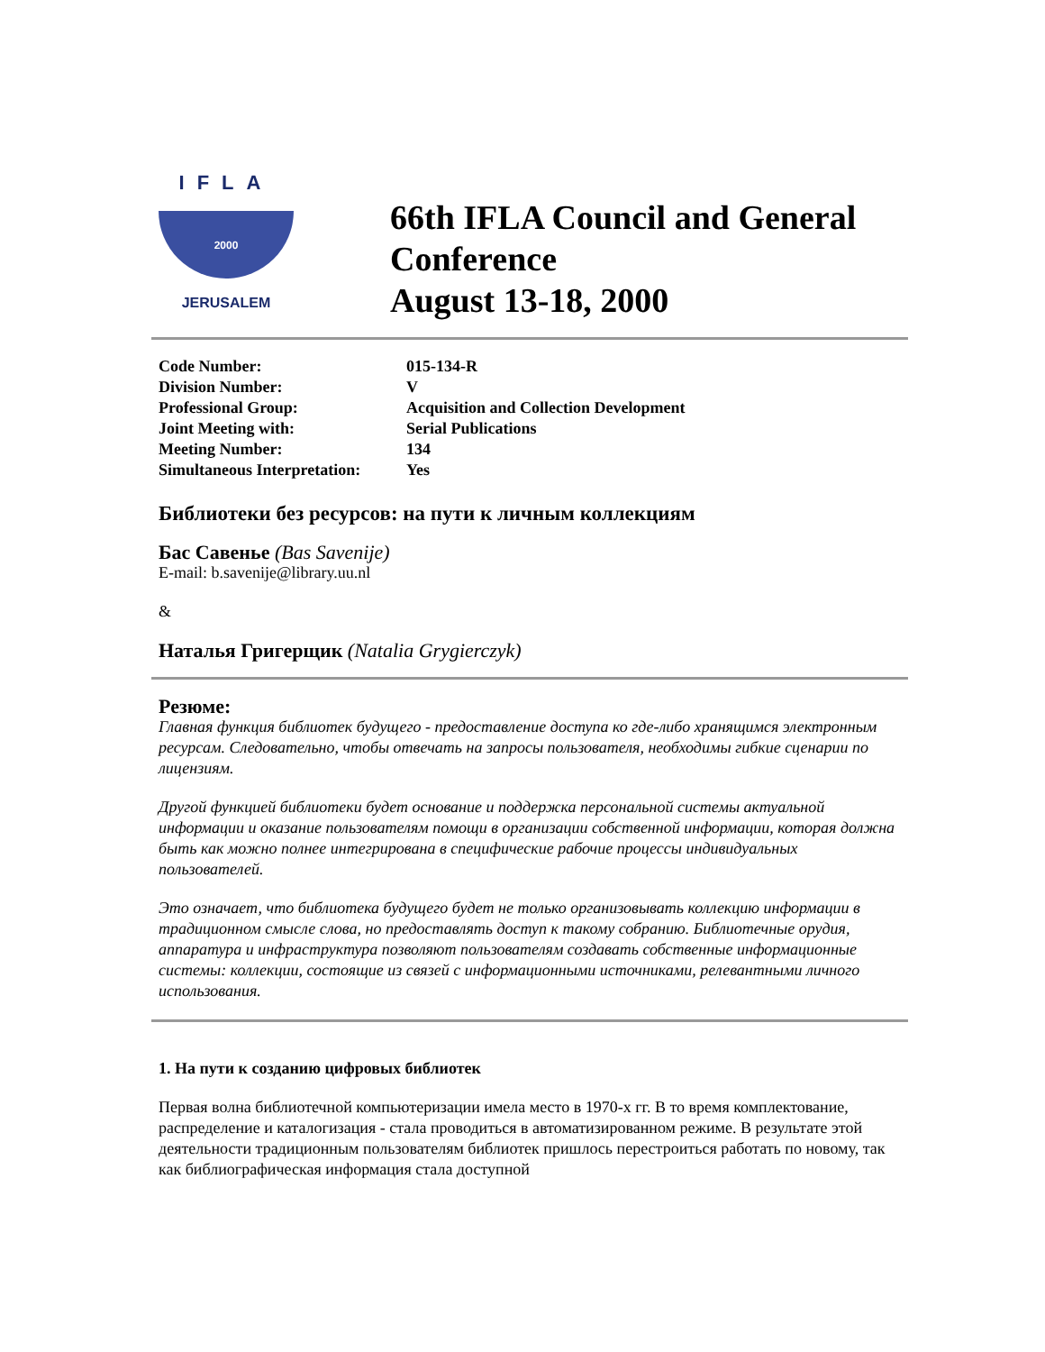IFLA
2000
JERUSALEM
66th IFLA Council and General Conference
August 13-18, 2000
| Code Number: | 015-134-R |
| Division Number: | V |
| Professional Group: | Acquisition and Collection Development |
| Joint Meeting with: | Serial Publications |
| Meeting Number: | 134 |
| Simultaneous Interpretation: | Yes |
Библиотеки без ресурсов: на пути к личным коллекциям
Бас Савенье (Bas Savenije)
E-mail: b.savenije@library.uu.nl
&
Наталья Григерщик (Natalia Grygierczyk)
Резюме:
Главная функция библиотек будущего - предоставление доступа ко где-либо хранящимся электронным ресурсам. Следовательно, чтобы отвечать на запросы пользователя, необходимы гибкие сценарии по лицензиям.
Другой функцией библиотеки будет основание и поддержка персональной системы актуальной информации и оказание пользователям помощи в организации собственной информации, которая должна быть как можно полнее интегрирована в специфические рабочие процессы индивидуальных пользователей.
Это означает, что библиотека будущего будет не только организовывать коллекцию информации в традиционном смысле слова, но предоставлять доступ к такому собранию. Библиотечные орудия, аппаратура и инфраструктура позволяют пользователям создавать собственные информационные системы: коллекции, состоящие из связей с информационными источниками, релевантными личного использования.
1. На пути к созданию цифровых библиотек
Первая волна библиотечной компьютеризации имела место в 1970-х гг. В то время комплектование, распределение и каталогизация - стала проводиться в автоматизированном режиме. В результате этой деятельности традиционным пользователям библиотек пришлось перестроиться работать по новому, так как библиографическая информация стала доступной